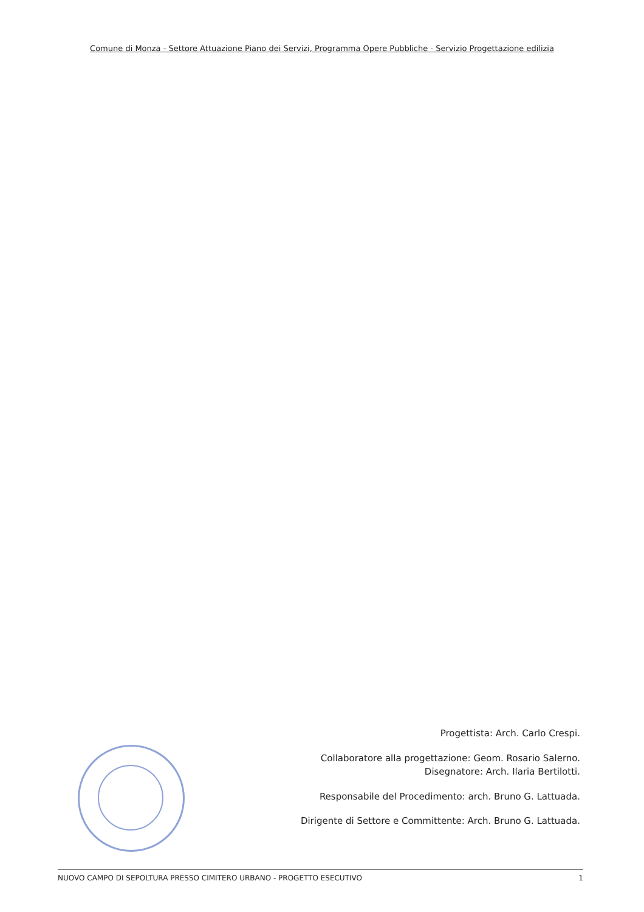Comune di Monza - Settore Attuazione Piano dei Servizi, Programma Opere Pubbliche - Servizio Progettazione edilizia
Progettista: Arch. Carlo Crespi.
Collaboratore alla progettazione: Geom. Rosario Salerno.
Disegnatore: Arch. Ilaria Bertilotti.
Responsabile del Procedimento: arch. Bruno G. Lattuada.
Dirigente di Settore e Committente: Arch. Bruno G. Lattuada.
NUOVO CAMPO DI SEPOLTURA PRESSO CIMITERO URBANO - PROGETTO ESECUTIVO 1